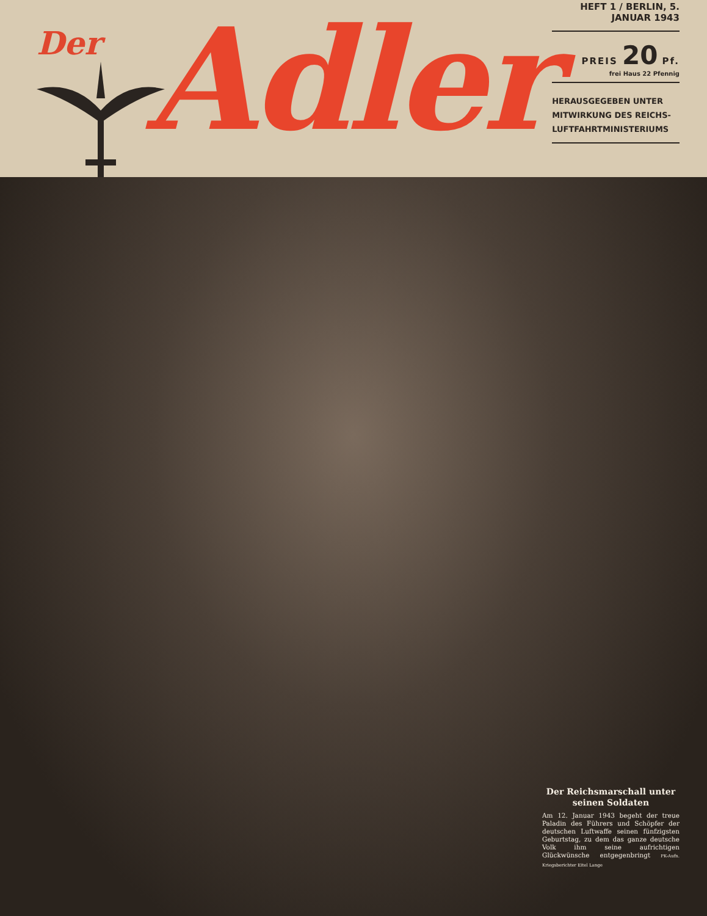Der
Adler
HEFT 1 / BERLIN, 5. JANUAR 1943
PREIS 20 Pf.
frei Haus 22 Pfennig
HERAUSGEGEBEN UNTER MITWIRKUNG DES REICHS-LUFTFAHRTMINISTERIUMS
Der Reichsmarschall unter seinen Soldaten
Am 12. Januar 1943 begeht der treue Paladin des Führers und Schöpfer der deutschen Luftwaffe seinen fünfzigsten Geburtstag, zu dem das ganze deutsche Volk ihm seine aufrichtigen Glückwünsche entgegenbringt PK-Aufn. Kriegsberichter Eitel Lange